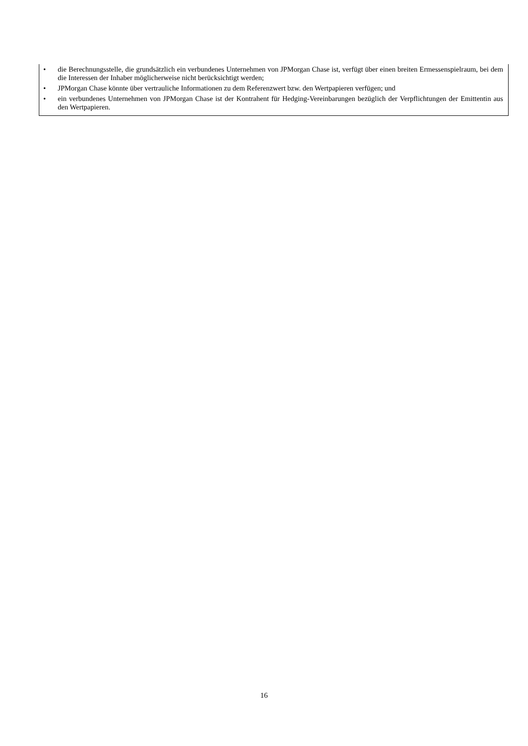• die Berechnungsstelle, die grundsätzlich ein verbundenes Unternehmen von JPMorgan Chase ist, verfügt über einen breiten Ermessenspielraum, bei dem die Interessen der Inhaber möglicherweise nicht berücksichtigt werden;
• JPMorgan Chase könnte über vertrauliche Informationen zu dem Referenzwert bzw. den Wertpapieren verfügen; und
• ein verbundenes Unternehmen von JPMorgan Chase ist der Kontrahent für Hedging-Vereinbarungen bezüglich der Verpflichtungen der Emittentin aus den Wertpapieren.
16